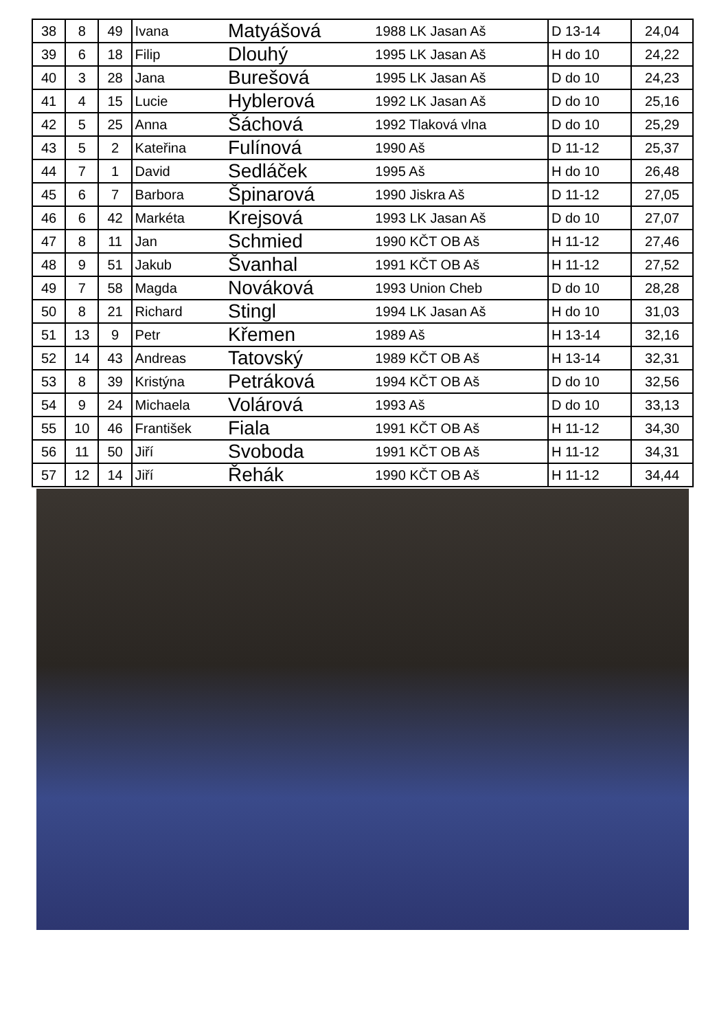| 38 | 8 | 49 | Ivana | Matyášová | 1988 LK Jasan Aš | D 13-14 | 24,04 |
| 39 | 6 | 18 | Filip | Dlouhý | 1995 LK Jasan Aš | H do 10 | 24,22 |
| 40 | 3 | 28 | Jana | Burešová | 1995 LK Jasan Aš | D do 10 | 24,23 |
| 41 | 4 | 15 | Lucie | Hyblerová | 1992 LK Jasan Aš | D do 10 | 25,16 |
| 42 | 5 | 25 | Anna | Šáchová | 1992 Tlaková vlna | D do 10 | 25,29 |
| 43 | 5 | 2 | Kateřina | Fulínová | 1990 Aš | D 11-12 | 25,37 |
| 44 | 7 | 1 | David | Sedláček | 1995 Aš | H do 10 | 26,48 |
| 45 | 6 | 7 | Barbora | Špinarová | 1990 Jiskra Aš | D 11-12 | 27,05 |
| 46 | 6 | 42 | Markéta | Krejsová | 1993 LK Jasan Aš | D do 10 | 27,07 |
| 47 | 8 | 11 | Jan | Schmied | 1990 KČT OB Aš | H 11-12 | 27,46 |
| 48 | 9 | 51 | Jakub | Švanhal | 1991 KČT OB Aš | H 11-12 | 27,52 |
| 49 | 7 | 58 | Magda | Nováková | 1993 Union Cheb | D do 10 | 28,28 |
| 50 | 8 | 21 | Richard | Stingl | 1994 LK Jasan Aš | H do 10 | 31,03 |
| 51 | 13 | 9 | Petr | Křemen | 1989 Aš | H 13-14 | 32,16 |
| 52 | 14 | 43 | Andreas | Tatovský | 1989 KČT OB Aš | H 13-14 | 32,31 |
| 53 | 8 | 39 | Kristýna | Petráková | 1994 KČT OB Aš | D do 10 | 32,56 |
| 54 | 9 | 24 | Michaela | Volárová | 1993 Aš | D do 10 | 33,13 |
| 55 | 10 | 46 | František | Fiala | 1991 KČT OB Aš | H 11-12 | 34,30 |
| 56 | 11 | 50 | Jiří | Svoboda | 1991 KČT OB Aš | H 11-12 | 34,31 |
| 57 | 12 | 14 | Jiří | Řehák | 1990 KČT OB Aš | H 11-12 | 34,44 |